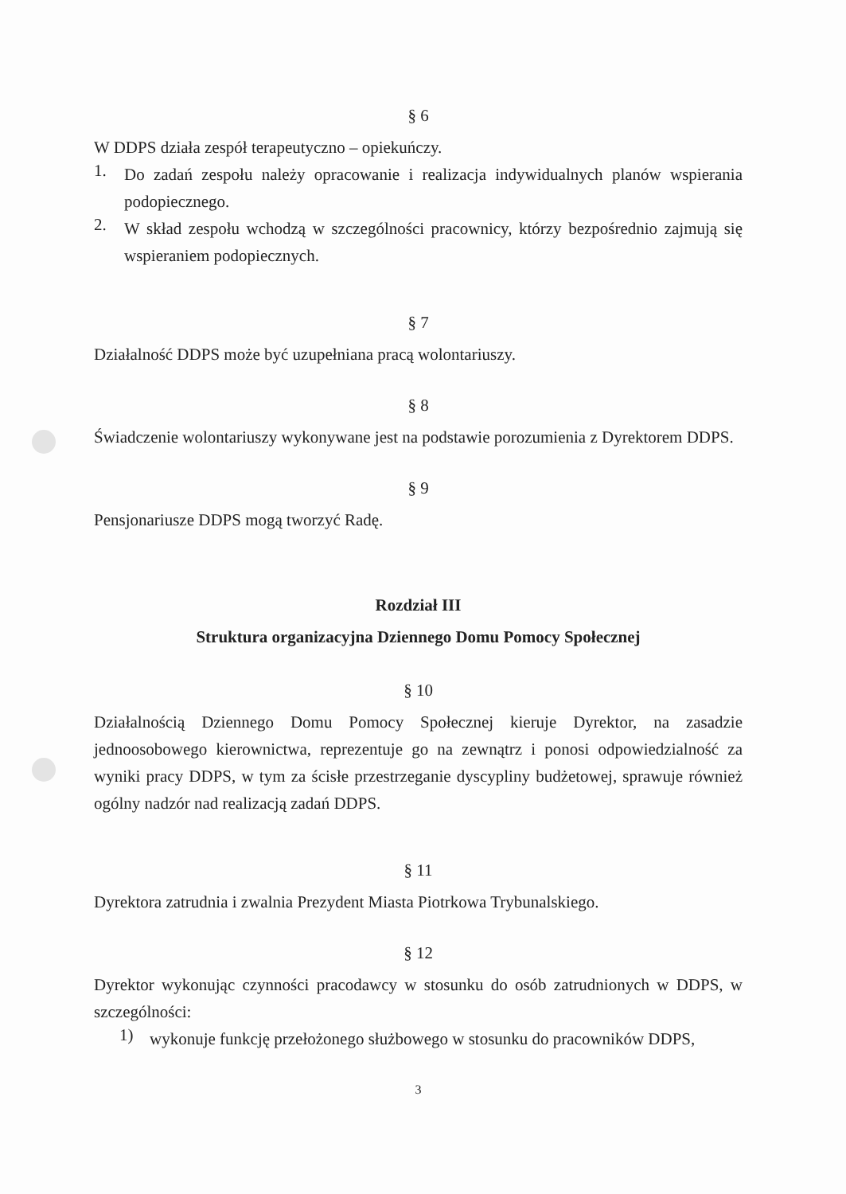§ 6
W DDPS działa zespół terapeutyczno – opiekuńczy.
1.
Do zadań zespołu należy opracowanie i realizacja indywidualnych planów wspierania podopiecznego.
2.
W skład zespołu wchodzą w szczególności pracownicy, którzy bezpośrednio zajmują się wspieraniem podopiecznych.
§ 7
Działalność DDPS może być uzupełniana pracą wolontariuszy.
§ 8
Świadczenie wolontariuszy wykonywane jest na podstawie porozumienia z Dyrektorem DDPS.
§ 9
Pensjonariusze DDPS mogą tworzyć Radę.
Rozdział III
Struktura organizacyjna Dziennego Domu Pomocy Społecznej
§ 10
Działalnością Dziennego Domu Pomocy Społecznej kieruje Dyrektor, na zasadzie jednoosobowego kierownictwa, reprezentuje go na zewnątrz i ponosi odpowiedzialność za wyniki pracy DDPS, w tym za ścisłe przestrzeganie dyscypliny budżetowej, sprawuje również ogólny nadzór nad realizacją zadań DDPS.
§ 11
Dyrektora zatrudnia i zwalnia Prezydent Miasta Piotrkowa Trybunalskiego.
§ 12
Dyrektor wykonując czynności pracodawcy w stosunku do osób zatrudnionych w DDPS, w szczególności:
1)
wykonuje funkcję przełożonego służbowego w stosunku do pracowników DDPS,
3